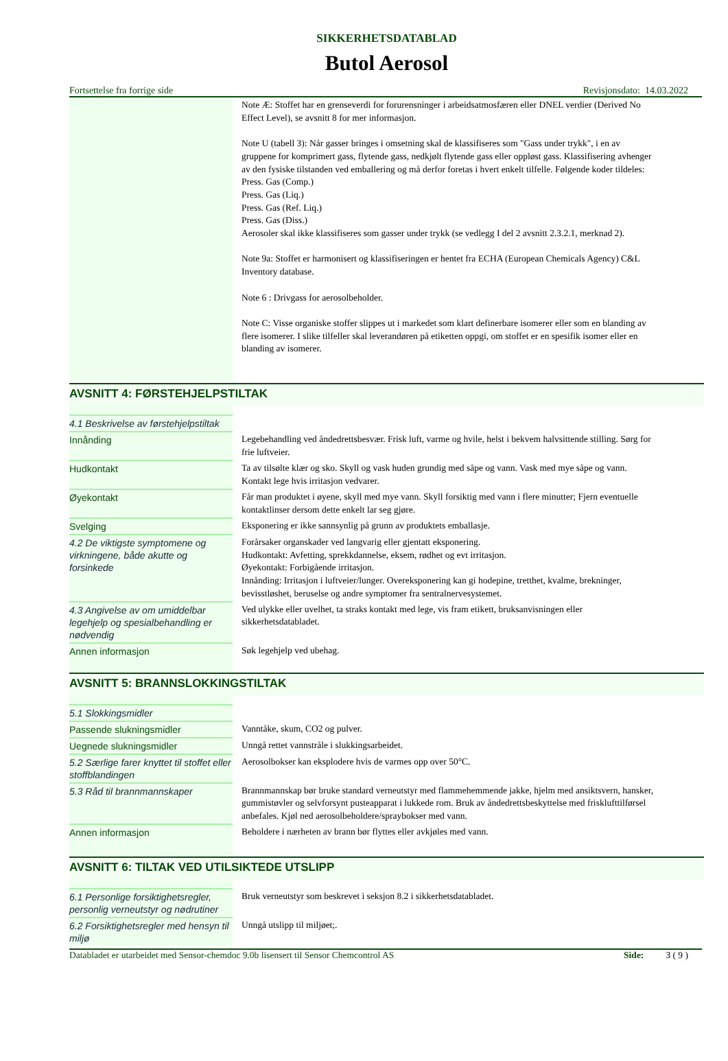SIKKERHETSDATABLAD
Butol Aerosol
Fortsettelse fra forrige side Revisjonsdato: 14.03.2022
| | Note Æ: Stoffet har en grenseverdi for forurensninger i arbeidsatmosfæren eller DNEL verdier (Derived No Effect Level), se avsnitt 8 for mer informasjon. Note U (tabell 3): Når gasser bringes i omsetning skal de klassifiseres som "Gass under trykk", i en av gruppene for komprimert gass, flytende gass, nedkjølt flytende gass eller oppløst gass. Klassifisering avhenger av den fysiske tilstanden ved emballering og må derfor foretas i hvert enkelt tilfelle. Følgende koder tildeles: Press. Gas (Comp.) Press. Gas (Liq.) Press. Gas (Ref. Liq.) Press. Gas (Diss.) Aerosoler skal ikke klassifiseres som gasser under trykk (se vedlegg I del 2 avsnitt 2.3.2.1, merknad 2). Note 9a: Stoffet er harmonisert og klassifiseringen er hentet fra ECHA (European Chemicals Agency) C&L Inventory database. Note 6 : Drivgass for aerosolbeholder. Note C: Visse organiske stoffer slippes ut i markedet som klart definerbare isomerer eller som en blanding av flere isomerer. I slike tilfeller skal leverandøren på etiketten oppgi, om stoffet er en spesifik isomer eller en blanding av isomerer. |
AVSNITT 4: FØRSTEHJELPSTILTAK
| 4.1 Beskrivelse av førstehjelpstiltak | |
| Innånding | Legebehandling ved åndedrettsbesvær. Frisk luft, varme og hvile, helst i bekvem halvsittende stilling. Sørg for frie luftveier. |
| Hudkontakt | Ta av tilsølte klær og sko. Skyll og vask huden grundig med såpe og vann. Vask med mye såpe og vann. Kontakt lege hvis irritasjon vedvarer. |
| Øyekontakt | Får man produktet i øyene, skyll med mye vann. Skyll forsiktig med vann i flere minutter; Fjern eventuelle kontaktlinser dersom dette enkelt lar seg gjøre. |
| Svelging | Eksponering er ikke sannsynlig på grunn av produktets emballasje. |
| 4.2 De viktigste symptomene og virkningene, både akutte og forsinkede | Forårsaker organskader ved langvarig eller gjentatt eksponering. Hudkontakt: Avfetting, sprekkdannelse, eksem, rødhet og evt irritasjon. Øyekontakt: Forbigående irritasjon. Innånding: Irritasjon i luftveier/lunger. Overeksponering kan gi hodepine, tretthet, kvalme, brekninger, bevisstløshet, beruselse og andre symptomer fra sentralnervesystemet. |
| 4.3 Angivelse av om umiddelbar legehjelp og spesialbehandling er nødvendig | Ved ulykke eller uvelhet, ta straks kontakt med lege, vis fram etikett, bruksanvisningen eller sikkerhetsdatabladet. |
| Annen informasjon | Søk legehjelp ved ubehag. |
AVSNITT 5: BRANNSLOKKINGSTILTAK
| 5.1 Slokkingsmidler | |
| Passende slukningsmidler | Vanntåke, skum, CO2 og pulver. |
| Uegnede slukningsmidler | Unngå rettet vannstråle i slukkingsarbeidet. |
| 5.2 Særlige farer knyttet til stoffet eller stoffblandingen | Aerosolbokser kan eksplodere hvis de varmes opp over 50°C. |
| 5.3 Råd til brannmannskaper | Brannmannskap bør bruke standard verneutstyr med flammehemmende jakke, hjelm med ansiktsvern, hansker, gummistøvler og selvforsynt pusteapparat i lukkede rom. Bruk av åndedrettsbeskyttelse med frisklufttilførsel anbefales. Kjøl ned aerosolbeholdere/spraybokser med vann. |
| Annen informasjon | Beholdere i nærheten av brann bør flyttes eller avkjøles med vann. |
AVSNITT 6: TILTAK VED UTILSIKTEDE UTSLIPP
| 6.1 Personlige forsiktighetsregler, personlig verneutstyr og nødrutiner | Bruk verneutstyr som beskrevet i seksjon 8.2 i sikkerhetsdatabladet. |
| 6.2 Forsiktighetsregler med hensyn til miljø | Unngå utslipp til miljøet;. |
Databladet er utarbeidet med Sensor-chemdoc 9.0b lisensert til Sensor Chemcontrol AS Side: 3 ( 9 )